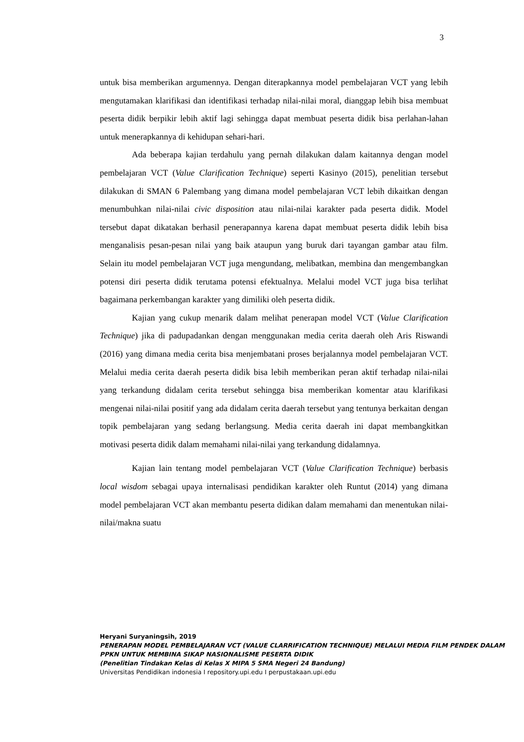3
untuk bisa memberikan argumennya. Dengan diterapkannya model pembelajaran VCT yang lebih mengutamakan klarifikasi dan identifikasi terhadap nilai-nilai moral, dianggap lebih bisa membuat peserta didik berpikir lebih aktif lagi sehingga dapat membuat peserta didik bisa perlahan-lahan untuk menerapkannya di kehidupan sehari-hari.
Ada beberapa kajian terdahulu yang pernah dilakukan dalam kaitannya dengan model pembelajaran VCT (Value Clarification Technique) seperti Kasinyo (2015), penelitian tersebut dilakukan di SMAN 6 Palembang yang dimana model pembelajaran VCT lebih dikaitkan dengan menumbuhkan nilai-nilai civic disposition atau nilai-nilai karakter pada peserta didik. Model tersebut dapat dikatakan berhasil penerapannya karena dapat membuat peserta didik lebih bisa menganalisis pesan-pesan nilai yang baik ataupun yang buruk dari tayangan gambar atau film. Selain itu model pembelajaran VCT juga mengundang, melibatkan, membina dan mengembangkan potensi diri peserta didik terutama potensi efektualnya. Melalui model VCT juga bisa terlihat bagaimana perkembangan karakter yang dimiliki oleh peserta didik.
Kajian yang cukup menarik dalam melihat penerapan model VCT (Value Clarification Technique) jika di padupadankan dengan menggunakan media cerita daerah oleh Aris Riswandi (2016) yang dimana media cerita bisa menjembatani proses berjalannya model pembelajaran VCT. Melalui media cerita daerah peserta didik bisa lebih memberikan peran aktif terhadap nilai-nilai yang terkandung didalam cerita tersebut sehingga bisa memberikan komentar atau klarifikasi mengenai nilai-nilai positif yang ada didalam cerita daerah tersebut yang tentunya berkaitan dengan topik pembelajaran yang sedang berlangsung. Media cerita daerah ini dapat membangkitkan motivasi peserta didik dalam memahami nilai-nilai yang terkandung didalamnya.
Kajian lain tentang model pembelajaran VCT (Value Clarification Technique) berbasis local wisdom sebagai upaya internalisasi pendidikan karakter oleh Runtut (2014) yang dimana model pembelajaran VCT akan membantu peserta didikan dalam memahami dan menentukan nilai-nilai/makna suatu
Heryani Suryaningsih, 2019
PENERAPAN MODEL PEMBELAJARAN VCT (VALUE CLARRIFICATION TECHNIQUE) MELALUI MEDIA FILM PENDEK DALAM PPKN UNTUK MEMBINA SIKAP NASIONALISME PESERTA DIDIK
(Penelitian Tindakan Kelas di Kelas X MIPA 5 SMA Negeri 24 Bandung)
Universitas Pendidikan indonesia I repository.upi.edu I perpustakaan.upi.edu